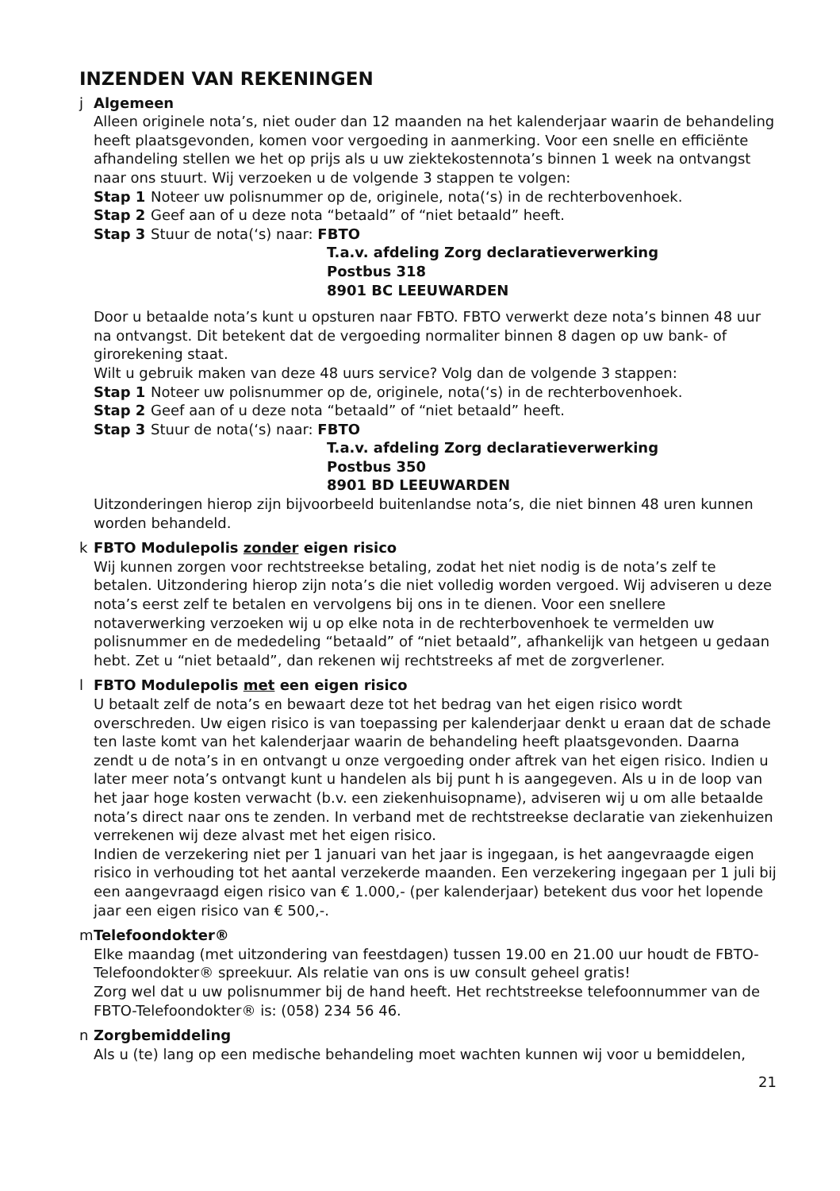INZENDEN VAN REKENINGEN
j Algemeen
Alleen originele nota’s, niet ouder dan 12 maanden na het kalenderjaar waarin de behandeling heeft plaatsgevonden, komen voor vergoeding in aanmerking. Voor een snelle en efficiënte afhandeling stellen we het op prijs als u uw ziektekostennota’s binnen 1 week na ontvangst naar ons stuurt. Wij verzoeken u de volgende 3 stappen te volgen:
Stap 1 Noteer uw polisnummer op de, originele, nota(‘s) in de rechterbovenhoek.
Stap 2 Geef aan of u deze nota “betaald” of “niet betaald” heeft.
Stap 3 Stuur de nota(‘s) naar: FBTO
T.a.v. afdeling Zorg declaratieverwerking
Postbus 318
8901 BC LEEUWARDEN
Door u betaalde nota’s kunt u opsturen naar FBTO. FBTO verwerkt deze nota’s binnen 48 uur na ontvangst. Dit betekent dat de vergoeding normaliter binnen 8 dagen op uw bank- of girorekening staat.
Wilt u gebruik maken van deze 48 uurs service? Volg dan de volgende 3 stappen:
Stap 1 Noteer uw polisnummer op de, originele, nota(‘s) in de rechterbovenhoek.
Stap 2 Geef aan of u deze nota “betaald” of “niet betaald” heeft.
Stap 3 Stuur de nota(‘s) naar: FBTO
T.a.v. afdeling Zorg declaratieverwerking
Postbus 350
8901 BD LEEUWARDEN
Uitzonderingen hierop zijn bijvoorbeeld buitenlandse nota’s, die niet binnen 48 uren kunnen worden behandeld.
k FBTO Modulepolis zonder eigen risico
Wij kunnen zorgen voor rechtstreekse betaling, zodat het niet nodig is de nota’s zelf te betalen. Uitzondering hierop zijn nota’s die niet volledig worden vergoed. Wij adviseren u deze nota’s eerst zelf te betalen en vervolgens bij ons in te dienen. Voor een snellere notaverwerking verzoeken wij u op elke nota in de rechterbovenhoek te vermelden uw polisnummer en de mededeling “betaald” of “niet betaald”, afhankelijk van hetgeen u gedaan hebt. Zet u “niet betaald”, dan rekenen wij rechtstreeks af met de zorgverlener.
l FBTO Modulepolis met een eigen risico
U betaalt zelf de nota’s en bewaart deze tot het bedrag van het eigen risico wordt overschreden. Uw eigen risico is van toepassing per kalenderjaar denkt u eraan dat de schade ten laste komt van het kalenderjaar waarin de behandeling heeft plaatsgevonden. Daarna zendt u de nota’s in en ontvangt u onze vergoeding onder aftrek van het eigen risico. Indien u later meer nota’s ontvangt kunt u handelen als bij punt h is aangegeven. Als u in de loop van het jaar hoge kosten verwacht (b.v. een ziekenhuisopname), adviseren wij u om alle betaalde nota’s direct naar ons te zenden. In verband met de rechtstreekse declaratie van ziekenhuizen verrekenen wij deze alvast met het eigen risico.
Indien de verzekering niet per 1 januari van het jaar is ingegaan, is het aangevraagde eigen risico in verhouding tot het aantal verzekerde maanden. Een verzekering ingegaan per 1 juli bij een aangevraagd eigen risico van € 1.000,- (per kalenderjaar) betekent dus voor het lopende jaar een eigen risico van € 500,-.
m Telefoondokter®
Elke maandag (met uitzondering van feestdagen) tussen 19.00 en 21.00 uur houdt de FBTO-Telefoondokter® spreekuur. Als relatie van ons is uw consult geheel gratis!
Zorg wel dat u uw polisnummer bij de hand heeft. Het rechtstreekse telefoonnummer van de FBTO-Telefoondokter® is: (058) 234 56 46.
n Zorgbemiddeling
Als u (te) lang op een medische behandeling moet wachten kunnen wij voor u bemiddelen,
21